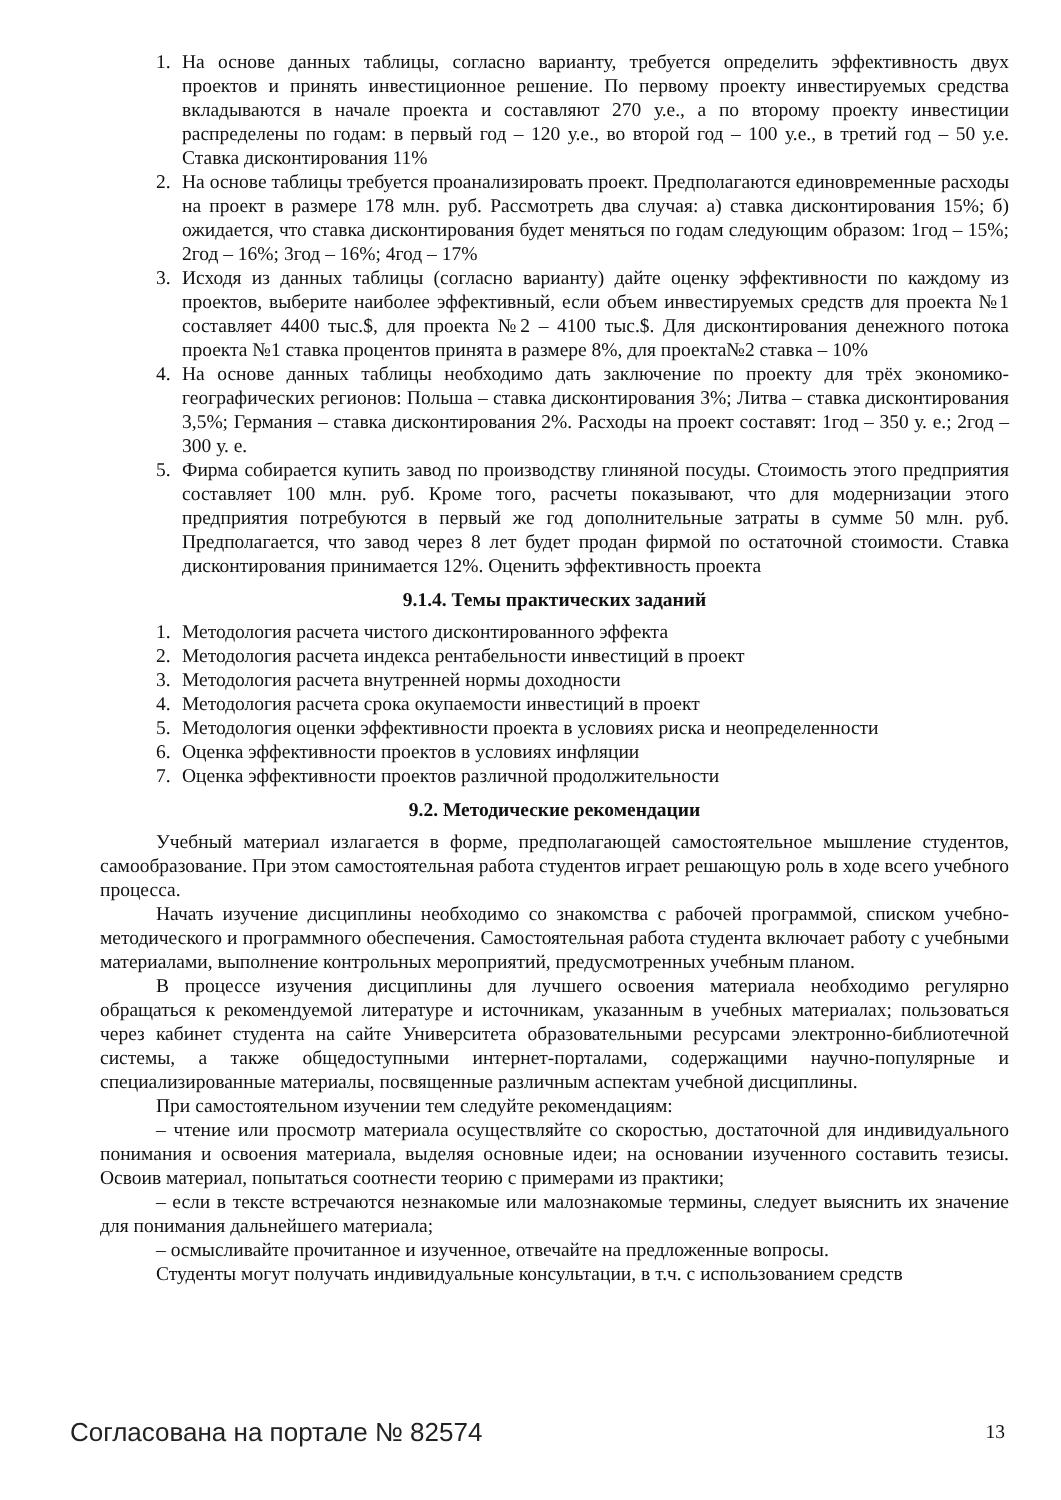1. На основе данных таблицы, согласно варианту, требуется определить эффективность двух проектов и принять инвестиционное решение. По первому проекту инвестируемых средства вкладываются в начале проекта и составляют 270 у.е., а по второму проекту инвестиции распределены по годам: в первый год – 120 у.е., во второй год – 100 у.е., в третий год – 50 у.е. Ставка дисконтирования 11%
2. На основе таблицы требуется проанализировать проект. Предполагаются единовременные расходы на проект в размере 178 млн. руб. Рассмотреть два случая: а) ставка дисконтирования 15%; б) ожидается, что ставка дисконтирования будет меняться по годам следующим образом: 1год – 15%; 2год – 16%; 3год – 16%; 4год – 17%
3. Исходя из данных таблицы (согласно варианту) дайте оценку эффективности по каждому из проектов, выберите наиболее эффективный, если объем инвестируемых средств для проекта №1 составляет 4400 тыс.$, для проекта №2 – 4100 тыс.$. Для дисконтирования денежного потока проекта №1 ставка процентов принята в размере 8%, для проекта№2 ставка – 10%
4. На основе данных таблицы необходимо дать заключение по проекту для трёх экономико-географических регионов: Польша – ставка дисконтирования 3%; Литва – ставка дисконтирования 3,5%; Германия – ставка дисконтирования 2%. Расходы на проект составят: 1год – 350 у. е.; 2год – 300 у. е.
5. Фирма собирается купить завод по производству глиняной посуды. Стоимость этого предприятия составляет 100 млн. руб. Кроме того, расчеты показывают, что для модернизации этого предприятия потребуются в первый же год дополнительные затраты в сумме 50 млн. руб. Предполагается, что завод через 8 лет будет продан фирмой по остаточной стоимости. Ставка дисконтирования принимается 12%. Оценить эффективность проекта
9.1.4. Темы практических заданий
1. Методология расчета чистого дисконтированного эффекта
2. Методология расчета индекса рентабельности инвестиций в проект
3. Методология расчета внутренней нормы доходности
4. Методология расчета срока окупаемости инвестиций в проект
5. Методология оценки эффективности проекта в условиях риска и неопределенности
6. Оценка эффективности проектов в условиях инфляции
7. Оценка эффективности проектов различной продолжительности
9.2. Методические рекомендации
Учебный материал излагается в форме, предполагающей самостоятельное мышление студентов, самообразование. При этом самостоятельная работа студентов играет решающую роль в ходе всего учебного процесса.
Начать изучение дисциплины необходимо со знакомства с рабочей программой, списком учебно-методического и программного обеспечения. Самостоятельная работа студента включает работу с учебными материалами, выполнение контрольных мероприятий, предусмотренных учебным планом.
В процессе изучения дисциплины для лучшего освоения материала необходимо регулярно обращаться к рекомендуемой литературе и источникам, указанным в учебных материалах; пользоваться через кабинет студента на сайте Университета образовательными ресурсами электронно-библиотечной системы, а также общедоступными интернет-порталами, содержащими научно-популярные и специализированные материалы, посвященные различным аспектам учебной дисциплины.
При самостоятельном изучении тем следуйте рекомендациям:
– чтение или просмотр материала осуществляйте со скоростью, достаточной для индивидуального понимания и освоения материала, выделяя основные идеи; на основании изученного составить тезисы. Освоив материал, попытаться соотнести теорию с примерами из практики;
– если в тексте встречаются незнакомые или малознакомые термины, следует выяснить их значение для понимания дальнейшего материала;
– осмысливайте прочитанное и изученное, отвечайте на предложенные вопросы.
Студенты могут получать индивидуальные консультации, в т.ч. с использованием средств
Согласована на портале № 82574 13